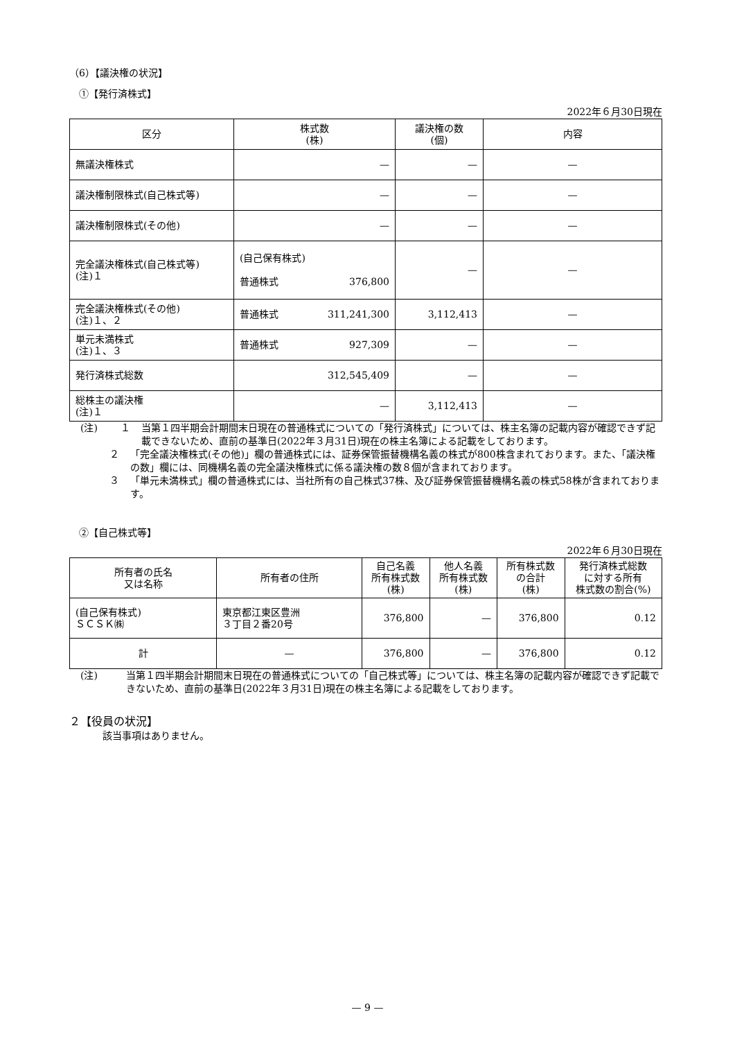（6）【議決権の状況】
　①【発行済株式】
2022年６月30日現在
| 区分 | 株式数 (株) | 議決権の数 (個) | 内容 |
| --- | --- | --- | --- |
| 無議決権株式 | — | — | — |
| 議決権制限株式(自己株式等) | — | — | — |
| 議決権制限株式(その他) | — | — | — |
| 完全議決権株式(自己株式等) (注)１ | (自己保有株式) 普通株式 376,800 | — | — |
| 完全議決権株式(その他) (注)１、２ | 普通株式 311,241,300 | 3,112,413 | — |
| 単元未満株式 (注)１、３ | 普通株式 927,309 | — | — |
| 発行済株式総数 | 312,545,409 | — | — |
| 総株主の議決権 (注)１ | — | 3,112,413 | — |
(注) １ 当第１四半期会計期間末日現在の普通株式についての「発行済株式」については、株主名簿の記載内容が確認できず記載できないため、直前の基準日(2022年３月31日)現在の株主名簿による記載をしております。
２ 「完全議決権株式(その他)」欄の普通株式には、証券保管振替機構名義の株式が800株含まれております。また、「議決権の数」欄には、同機構名義の完全議決権株式に係る議決権の数８個が含まれております。
３ 「単元未満株式」欄の普通株式には、当社所有の自己株式37株、及び証券保管振替機構名義の株式58株が含まれております。
　②【自己株式等】
2022年６月30日現在
| 所有者の氏名 又は名称 | 所有者の住所 | 自己名義 所有株式数 (株) | 他人名義 所有株式数 (株) | 所有株式数 の合計 (株) | 発行済株式総数 に対する所有 株式数の割合(%) |
| --- | --- | --- | --- | --- | --- |
| (自己保有株式) ＳＣＳＫ㈱ | 東京都江東区豊洲 ３丁目２番20号 | 376,800 | — | 376,800 | 0.12 |
| 計 | — | 376,800 | — | 376,800 | 0.12 |
(注) 当第１四半期会計期間末日現在の普通株式についての「自己株式等」については、株主名簿の記載内容が確認できず記載できないため、直前の基準日(2022年３月31日)現在の株主名簿による記載をしております。
２【役員の状況】
該当事項はありません。
— 9 —